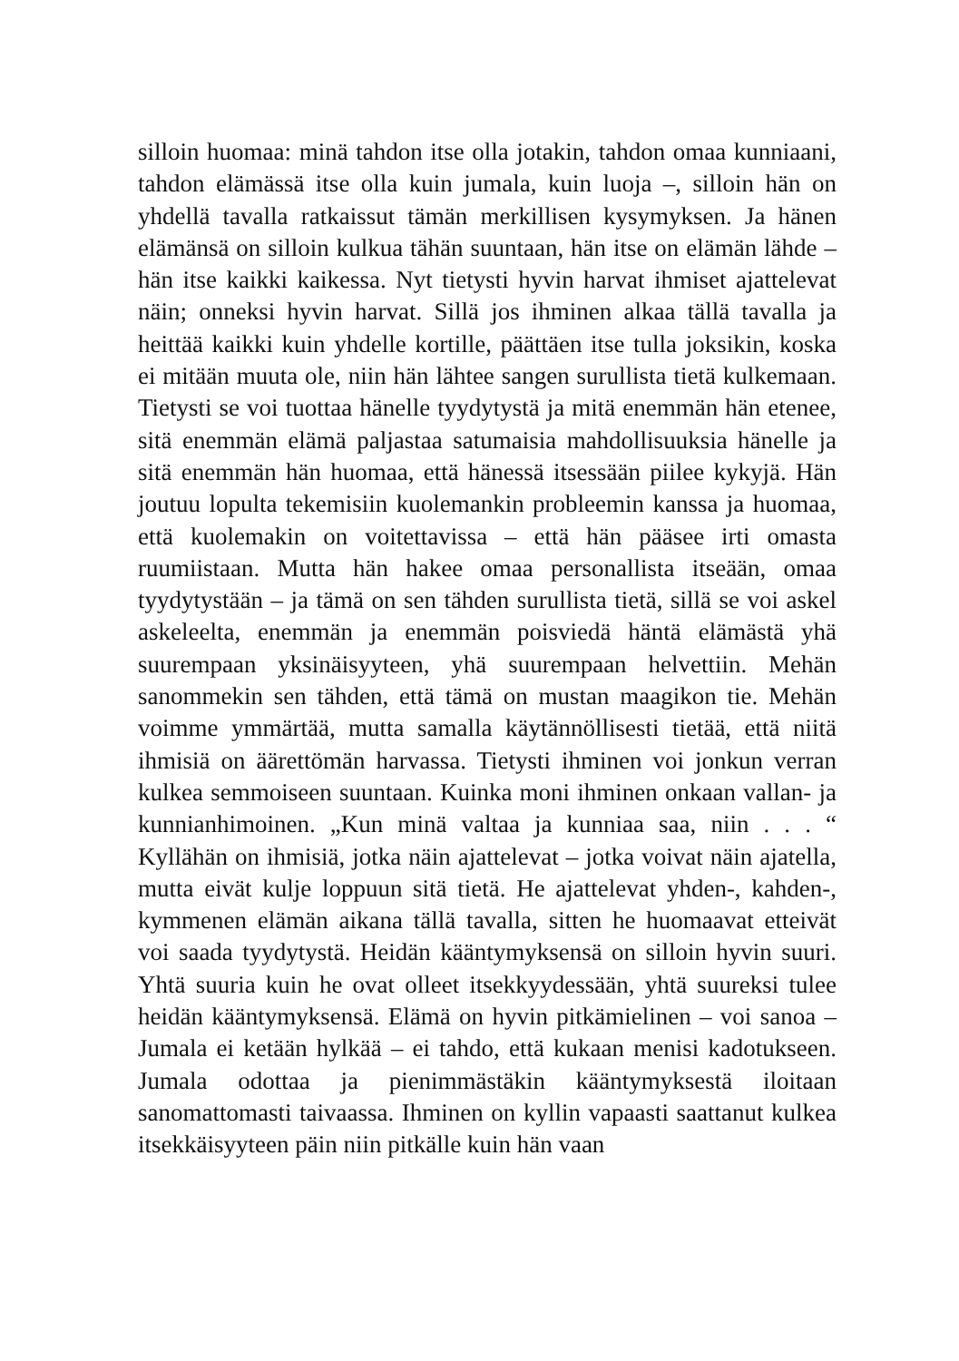silloin huomaa: minä tahdon itse olla jotakin, tahdon omaa kunniaani, tahdon elämässä itse olla kuin jumala, kuin luoja –, silloin hän on yhdellä tavalla ratkaissut tämän merkillisen kysymyksen. Ja hänen elämänsä on silloin kulkua tähän suuntaan, hän itse on elämän lähde – hän itse kaikki kaikessa. Nyt tietysti hyvin harvat ihmiset ajattelevat näin; onneksi hyvin harvat. Sillä jos ihminen alkaa tällä tavalla ja heittää kaikki kuin yhdelle kortille, päättäen itse tulla joksikin, koska ei mitään muuta ole, niin hän lähtee sangen surullista tietä kulkemaan. Tietysti se voi tuottaa hänelle tyydytystä ja mitä enemmän hän etenee, sitä enemmän elämä paljastaa satumaisia mahdollisuuksia hänelle ja sitä enemmän hän huomaa, että hänessä itsessään piilee kykyjä. Hän joutuu lopulta tekemisiin kuolemankin probleemin kanssa ja huomaa, että kuolemakin on voitettavissa – että hän pääsee irti omasta ruumiistaan. Mutta hän hakee omaa personallista itseään, omaa tyydytystään – ja tämä on sen tähden surullista tietä, sillä se voi askel askeleelta, enemmän ja enemmän poisviedä häntä elämästä yhä suurempaan yksinäisyyteen, yhä suurempaan helvettiin. Mehän sanommekin sen tähden, että tämä on mustan maagikon tie. Mehän voimme ymmärtää, mutta samalla käytännöllisesti tietää, että niitä ihmisiä on äärettömän harvassa. Tietysti ihminen voi jonkun verran kulkea semmoiseen suuntaan. Kuinka moni ihminen onkaan vallan- ja kunnianhimoinen. „Kun minä valtaa ja kunniaa saa, niin . . . “ Kyllähän on ihmisiä, jotka näin ajattelevat – jotka voivat näin ajatella, mutta eivät kulje loppuun sitä tietä. He ajattelevat yhden-, kahden-, kymmenen elämän aikana tällä tavalla, sitten he huomaavat etteivät voi saada tyydytystä. Heidän kääntymyksensä on silloin hyvin suuri. Yhtä suuria kuin he ovat olleet itsekkyydessään, yhtä suureksi tulee heidän kääntymyksensä. Elämä on hyvin pitkämielinen – voi sanoa – Jumala ei ketään hylkää – ei tahdo, että kukaan menisi kadotukseen. Jumala odottaa ja pienimmästäkin kääntymyksestä iloitaan sanomattomasti taivaassa. Ihminen on kyllin vapaasti saattanut kulkea itsekkäisyyteen päin niin pitkälle kuin hän vaan